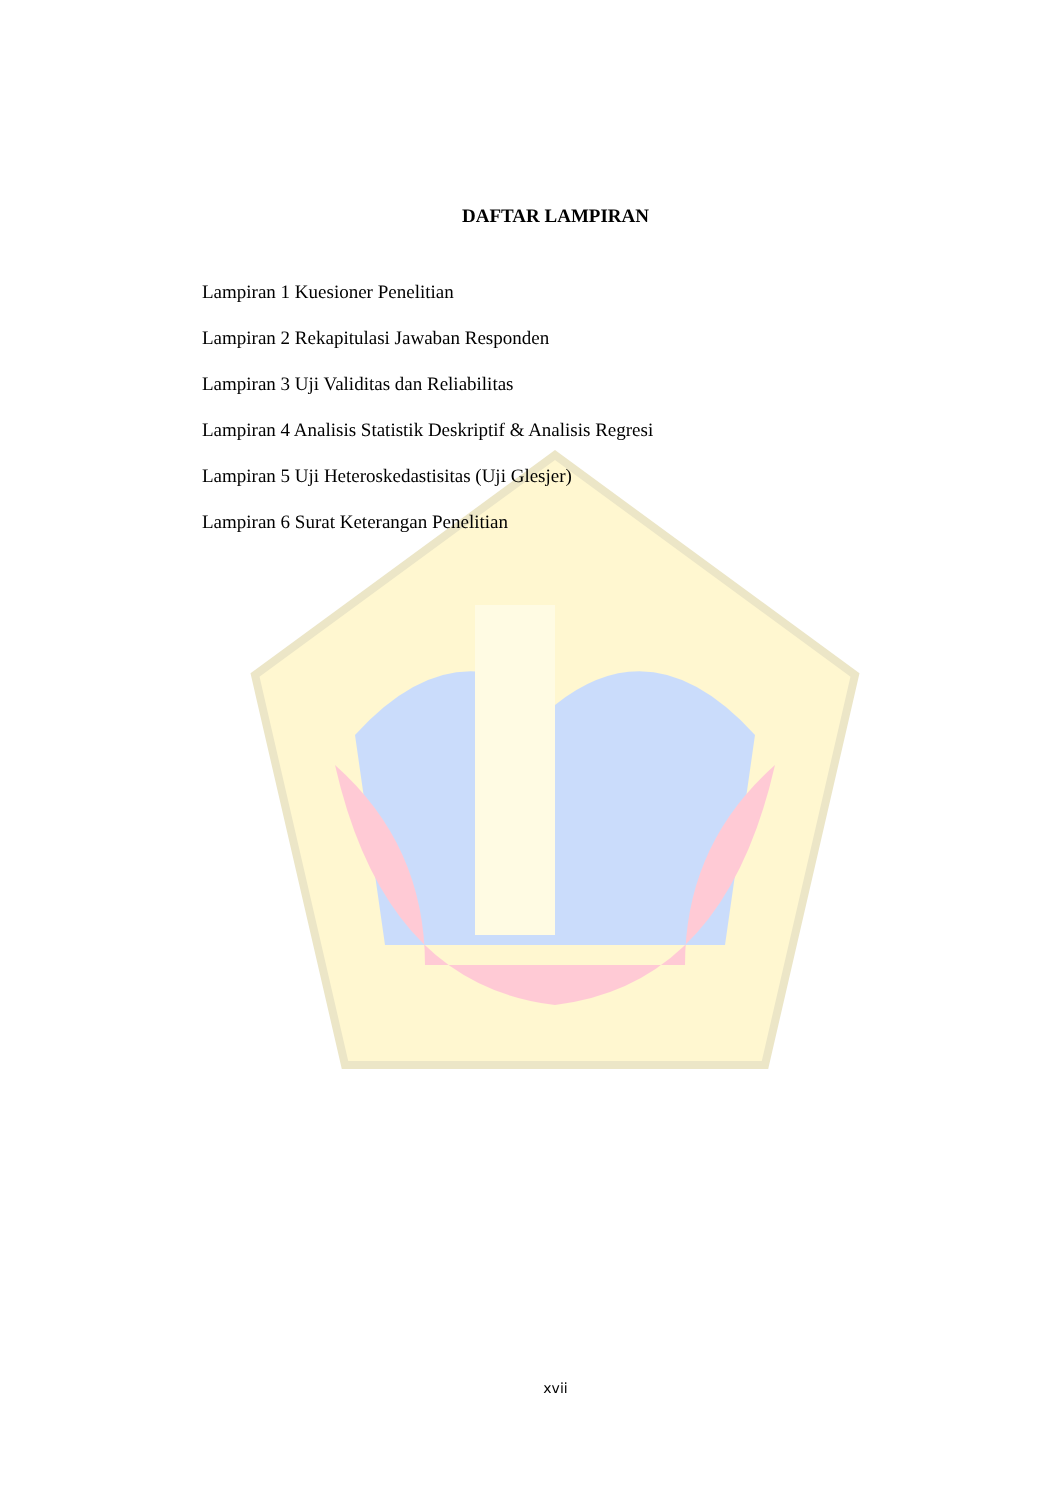DAFTAR LAMPIRAN
Lampiran 1 Kuesioner Penelitian
Lampiran 2 Rekapitulasi Jawaban Responden
Lampiran 3 Uji Validitas dan Reliabilitas
Lampiran 4 Analisis Statistik Deskriptif & Analisis Regresi
Lampiran 5 Uji Heteroskedastisitas (Uji Glesjer)
Lampiran 6 Surat Keterangan Penelitian
xvii